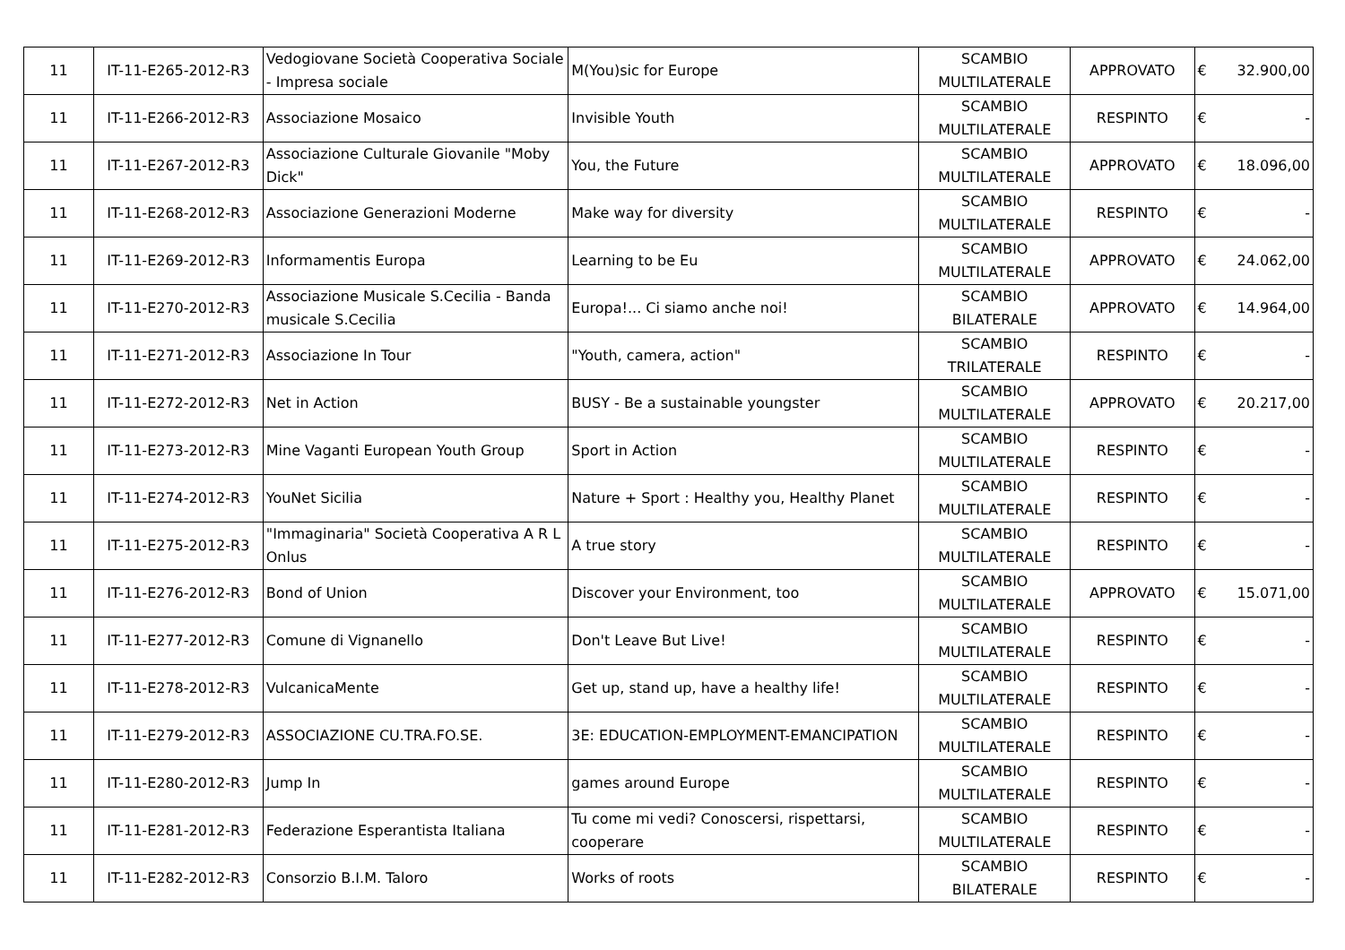| 11 | IT-11-E265-2012-R3 | Vedogiovane Società Cooperativa Sociale - Impresa sociale | M(You)sic for Europe | SCAMBIO MULTILATERALE | APPROVATO | € | 32.900,00 |
| 11 | IT-11-E266-2012-R3 | Associazione Mosaico | Invisible Youth | SCAMBIO MULTILATERALE | RESPINTO | € | - |
| 11 | IT-11-E267-2012-R3 | Associazione Culturale Giovanile "Moby Dick" | You, the Future | SCAMBIO MULTILATERALE | APPROVATO | € | 18.096,00 |
| 11 | IT-11-E268-2012-R3 | Associazione Generazioni Moderne | Make way for diversity | SCAMBIO MULTILATERALE | RESPINTO | € | - |
| 11 | IT-11-E269-2012-R3 | Informamentis Europa | Learning to be Eu | SCAMBIO MULTILATERALE | APPROVATO | € | 24.062,00 |
| 11 | IT-11-E270-2012-R3 | Associazione Musicale S.Cecilia - Banda musicale S.Cecilia | Europa!... Ci siamo anche noi! | SCAMBIO BILATERALE | APPROVATO | € | 14.964,00 |
| 11 | IT-11-E271-2012-R3 | Associazione In Tour | "Youth, camera, action" | SCAMBIO TRILATERALE | RESPINTO | € | - |
| 11 | IT-11-E272-2012-R3 | Net in Action | BUSY - Be a sustainable youngster | SCAMBIO MULTILATERALE | APPROVATO | € | 20.217,00 |
| 11 | IT-11-E273-2012-R3 | Mine Vaganti European Youth Group | Sport in Action | SCAMBIO MULTILATERALE | RESPINTO | € | - |
| 11 | IT-11-E274-2012-R3 | YouNet Sicilia | Nature + Sport : Healthy you, Healthy Planet | SCAMBIO MULTILATERALE | RESPINTO | € | - |
| 11 | IT-11-E275-2012-R3 | "Immaginaria" Società Cooperativa A R L Onlus | A true story | SCAMBIO MULTILATERALE | RESPINTO | € | - |
| 11 | IT-11-E276-2012-R3 | Bond of Union | Discover your Environment, too | SCAMBIO MULTILATERALE | APPROVATO | € | 15.071,00 |
| 11 | IT-11-E277-2012-R3 | Comune di Vignanello | Don't Leave But Live! | SCAMBIO MULTILATERALE | RESPINTO | € | - |
| 11 | IT-11-E278-2012-R3 | VulcanicaMente | Get up, stand up, have a healthy life! | SCAMBIO MULTILATERALE | RESPINTO | € | - |
| 11 | IT-11-E279-2012-R3 | ASSOCIAZIONE CU.TRA.FO.SE. | 3E: EDUCATION-EMPLOYMENT-EMANCIPATION | SCAMBIO MULTILATERALE | RESPINTO | € | - |
| 11 | IT-11-E280-2012-R3 | Jump In | games around Europe | SCAMBIO MULTILATERALE | RESPINTO | € | - |
| 11 | IT-11-E281-2012-R3 | Federazione Esperantista Italiana | Tu come mi vedi? Conoscersi, rispettarsi, cooperare | SCAMBIO MULTILATERALE | RESPINTO | € | - |
| 11 | IT-11-E282-2012-R3 | Consorzio B.I.M. Taloro | Works of roots | SCAMBIO BILATERALE | RESPINTO | € | - |